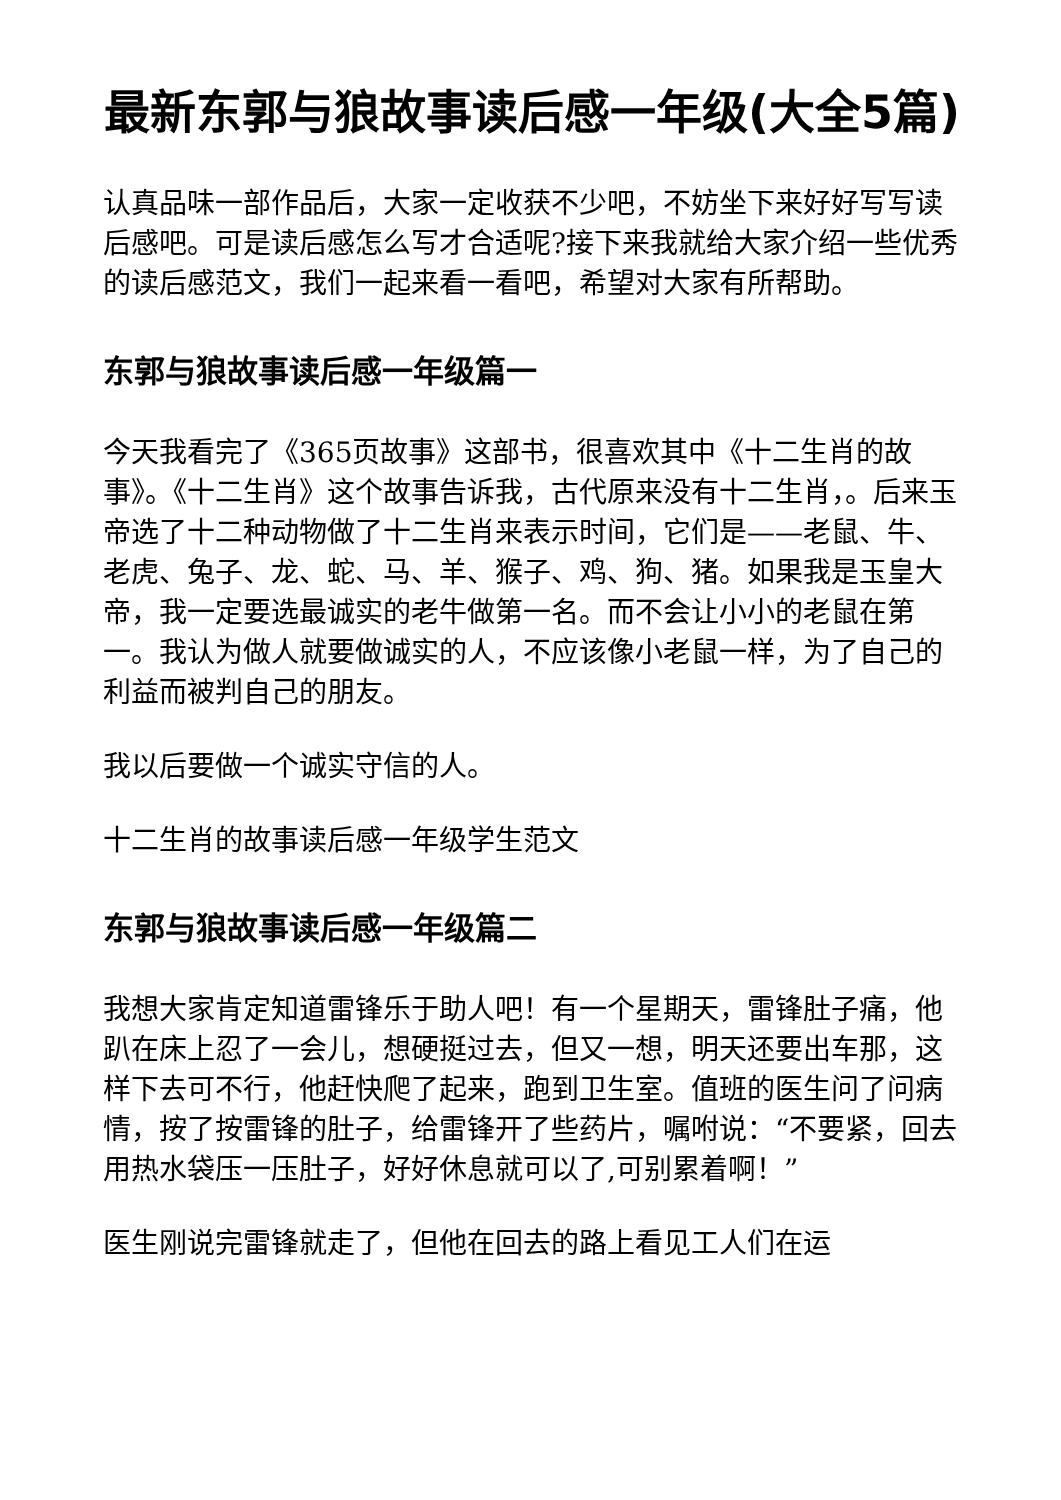最新东郭与狼故事读后感一年级(大全5篇)
认真品味一部作品后，大家一定收获不少吧，不妨坐下来好好写写读后感吧。可是读后感怎么写才合适呢?接下来我就给大家介绍一些优秀的读后感范文，我们一起来看一看吧，希望对大家有所帮助。
东郭与狼故事读后感一年级篇一
今天我看完了《365页故事》这部书，很喜欢其中《十二生肖的故事》。《十二生肖》这个故事告诉我，古代原来没有十二生肖，。后来玉帝选了十二种动物做了十二生肖来表示时间，它们是——老鼠、牛、老虎、兔子、龙、蛇、马、羊、猴子、鸡、狗、猪。如果我是玉皇大帝，我一定要选最诚实的老牛做第一名。而不会让小小的老鼠在第一。我认为做人就要做诚实的人，不应该像小老鼠一样，为了自己的利益而被判自己的朋友。
我以后要做一个诚实守信的人。
十二生肖的故事读后感一年级学生范文
东郭与狼故事读后感一年级篇二
我想大家肯定知道雷锋乐于助人吧！有一个星期天，雷锋肚子痛，他趴在床上忍了一会儿，想硬挺过去，但又一想，明天还要出车那，这样下去可不行，他赶快爬了起来，跑到卫生室。值班的医生问了问病情，按了按雷锋的肚子，给雷锋开了些药片，嘱咐说：“不要紧，回去用热水袋压一压肚子，好好休息就可以了,可别累着啊！”
医生刚说完雷锋就走了，但他在回去的路上看见工人们在运